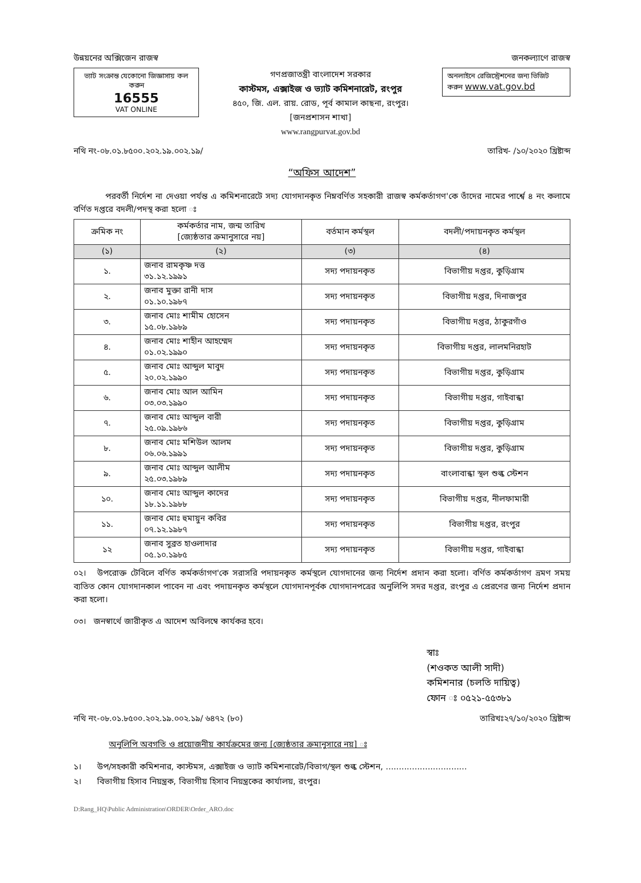উন্নয়নের অক্সিজেন রাজস্ব জনকল্যাণে রাজস্ব
ভ্যাট সংক্রান্ত যেকোনো জিজ্ঞাসায় কল করুন
16555
VAT ONLINE
গণপ্রজাতন্ত্রী বাংলাদেশ সরকার
কাস্টমস, এক্সাইজ ও ভ্যাট কমিশনারেট, রংপুর
৪৫০, জি. এল. রায়. রোড, পূর্ব কামাল কাছনা, রংপুর।
[জনপ্রশাসন শাখা]
www.rangpurvat.gov.bd
অনলাইনে রেজিস্ট্রেশনের জন্য ভিজিট করুন www.vat.gov.bd
নথি নং-০৮.০১.৮৫০০.২০২.১৯.০০২.১৯/ তারিখ- /১০/২০২০ খ্রিষ্টাব্দ
“অফিস আদেশ”
পরবর্তী নির্দেশ না দেওয়া পর্যন্ত এ কমিশনারেটে সদ্য যোগদানকৃত নিম্নবর্ণিত সহকারী রাজস্ব কর্মকর্তাগণ'কে তাঁদের নামের পার্শ্বে ৪ নং কলামে বর্ণিত দপ্তরে বদলী/পদস্থ করা হলো ঃ
| ক্রমিক নং | কর্মকর্তার নাম, জন্ম তারিখ [জ্যেষ্ঠতার ক্রমানুসারে নয়] | বর্তমান কর্মস্থল | বদলী/পদায়নকৃত কর্মস্থল |
| --- | --- | --- | --- |
| (১) | (২) | (৩) | (৪) |
| ১. | জনাব রামকৃষ্ণ দত্ত ৩১.১২.১৯৯১ | সদ্য পদায়নকৃত | বিভাগীয় দপ্তর, কুড়িগ্রাম |
| ২. | জনাব মুক্তা রানী দাস ০১.১০.১৯৮৭ | সদ্য পদায়নকৃত | বিভাগীয় দপ্তর, দিনাজপুর |
| ৩. | জনাব মোঃ শামীম হোসেন ১৫.০৮.১৯৮৯ | সদ্য পদায়নকৃত | বিভাগীয় দপ্তর, ঠাকুরগাঁও |
| ৪. | জনাব মোঃ শাহীন আহম্মেদ ০১.০২.১৯৯০ | সদ্য পদায়নকৃত | বিভাগীয় দপ্তর, লালমনিরহাট |
| ৫. | জনাব মোঃ আব্দুল মাবুদ ২০.০২.১৯৯০ | সদ্য পদায়নকৃত | বিভাগীয় দপ্তর, কুড়িগ্রাম |
| ৬. | জনাব মোঃ আল আমিন ০৩.০৩.১৯৯০ | সদ্য পদায়নকৃত | বিভাগীয় দপ্তর, গাইবান্ধা |
| ৭. | জনাব মোঃ আব্দুল বারী ২৫.০৯.১৯৮৬ | সদ্য পদায়নকৃত | বিভাগীয় দপ্তর, কুড়িগ্রাম |
| ৮. | জনাব মোঃ মশিউল আলম ০৬.০৬.১৯৯১ | সদ্য পদায়নকৃত | বিভাগীয় দপ্তর, কুড়িগ্রাম |
| ৯. | জনাব মোঃ আব্দুল আলীম ২৫.০৩.১৯৮৯ | সদ্য পদায়নকৃত | বাংলাবান্ধা স্থল শুল্ক স্টেশন |
| ১০. | জনাব মোঃ আব্দুল কাদের ১৮.১১.১৯৮৮ | সদ্য পদায়নকৃত | বিভাগীয় দপ্তর, নীলফামারী |
| ১১. | জনাব মোঃ হুমায়ুন কবির ০৭.১২.১৯৮৭ | সদ্য পদায়নকৃত | বিভাগীয় দপ্তর, রংপুর |
| ১২ | জনাব সুব্রত হাওলাদার ০৫.১০.১৯৮৫ | সদ্য পদায়নকৃত | বিভাগীয় দপ্তর, গাইবান্ধা |
০২। উপরোক্ত টেবিলে বর্ণিত কর্মকর্তাগণ'কে সরাসরি পদায়নকৃত কর্মস্থলে যোগদানের জন্য নির্দেশ প্রদান করা হলো। বর্ণিত কর্মকর্তাগণ ভ্রমণ সময় ব্যতিত কোন যোগদানকাল পাবেন না এবং পদায়নকৃত কর্মস্থলে যোগদানপূর্বক যোগদানপত্রের অনুলিপি সদর দপ্তর, রংপুর এ প্রেরণের জন্য নির্দেশ প্রদান করা হলো।
০৩। জনস্বার্থে জারীকৃত এ আদেশ অবিলম্বে কার্যকর হবে।
স্বাঃ
(শওকত আলী সাদী)
কমিশনার (চলতি দায়িত্ব)
ফোন ঃ ০৫২১-৫৫৩৮১
নথি নং-০৮.০১.৮৫০০.২০২.১৯.০০২.১৯/ ৬৪৭২ (৮০) তারিখঃ২৭/১০/২০২০ খ্রিষ্টাব্দ
অনুলিপি অবগতি ও প্রয়োজনীয় কার্যক্রমের জন্য [জ্যেষ্ঠতার ক্রমানুসারে নয়] ঃ
১। উপ/সহকারী কমিশনার, কাস্টমস, এক্সাইজ ও ভ্যাট কমিশনারেট/বিভাগ/স্থল শুল্ক স্টেশন, ...............................
২। বিভাগীয় হিসাব নিয়ন্ত্রক, বিভাগীয় হিসাব নিয়ন্ত্রকের কার্যালয়, রংপুর।
D:Rang_HQ\Public Administration\ORDER\Order_ARO.doc